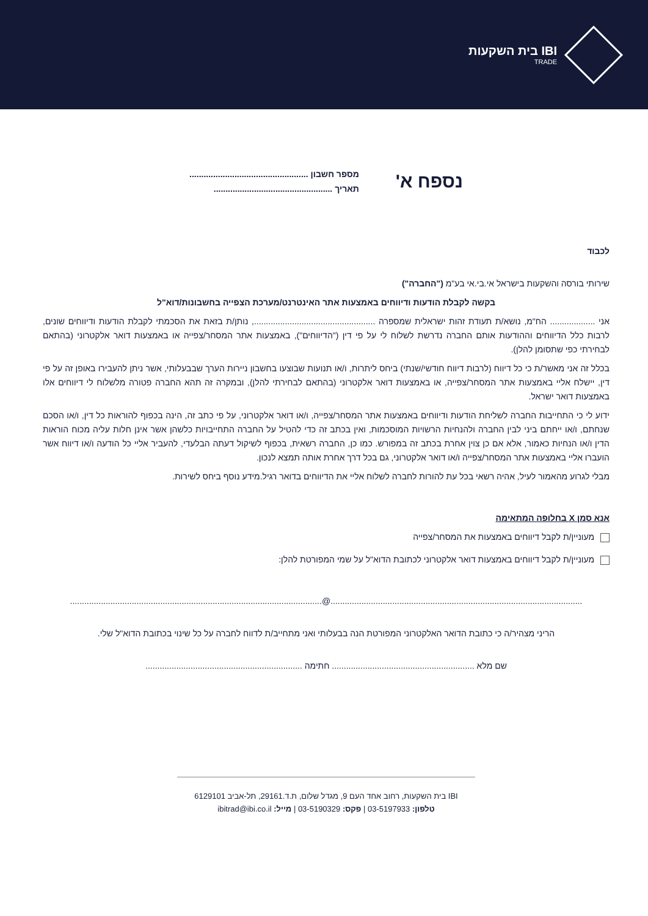IBI בית השקעות
TRADE
נספח א'
מספר חשבון ..................................................
תאריך ..................................................
לכבוד
שירותי בורסה והשקעות בישראל אי.בי.אי בע"מ ("החברה")
בקשה לקבלת הודעות ודיווחים באמצעות אתר האינטרנט/מערכת הצפייה בחשבונות/דוא"ל
אני ................... הח"מ, נושא/ת תעודת זהות ישראלית שמספרה ..................................................., נותן/ת בזאת את הסכמתי לקבלת הודעות ודיווחים שונים, לרבות כלל הדיווחים וההודעות אותם החברה נדרשת לשלוח לי על פי דין ("הדיווחים"), באמצעות אתר המסחר/צפייה או באמצעות דואר אלקטרוני (בהתאם לבחירתי כפי שתסומן להלן).
בכלל זה אני מאשר/ת כי כל דיווח (לרבות דיווח חודשי/שנתי) ביחס ליתרות, ו/או תנועות שבוצעו בחשבון ניירות הערך שבבעלותי, אשר ניתן להעבירו באופן זה על פי דין, יישלח אליי באמצעות אתר המסחר/צפייה, או באמצעות דואר אלקטרוני (בהתאם לבחירתי להלן), ובמקרה זה תהא החברה פטורה מלשלוח לי דיווחים אלו באמצעות דואר ישראל.
ידוע לי כי התחייבות החברה לשליחת הודעות ודיווחים באמצעות אתר המסחר/צפייה, ו/או דואר אלקטרוני, על פי כתב זה, הינה בכפוף להוראות כל דין, ו/או הסכם שנחתם, ו/או ייחתם ביני לבין החברה ולהנחיות הרשויות המוסכמות, ואין בכתב זה כדי להטיל על החברה התחייבויות כלשהן אשר אינן חלות עליה מכוח הוראות הדין ו/או הנחיות כאמור, אלא אם כן צוין אחרת בכתב זה במפורש. כמו כן, החברה רשאית, בכפוף לשיקול דעתה הבלעדי, להעביר אליי כל הודעה ו/או דיווח אשר הועברו אליי באמצעות אתר המסחר/צפייה ו/או דואר אלקטרוני, גם בכל דרך אחרת אותה תמצא לנכון.
מבלי לגרוע מהאמור לעיל, אהיה רשאי בכל עת להורות לחברה לשלוח אליי את הדיווחים בדואר רגיל.מידע נוסף ביחס לשירות.
אנא סמן X בחלופה המתאימה
מעוניין/ת לקבל דיווחים באמצעות את המסחר/צפייה
מעוניין/ת לקבל דיווחים באמצעות דואר אלקטרוני לכתובת הדוא"ל על שמי המפורטת להלן:
..........................................................................................................@..........................................................................................................
הריני מצהיר/ה כי כתובת הדואר האלקטרוני המפורטת הנה בבעלותי ואני מתחייב/ת לדווח לחברה על כל שינוי בכתובת הדוא"ל שלי.
שם מלא ............................................................ חתימה ..................................................................
IBI בית השקעות, רחוב אחד העם 9, מגדל שלום, ת.ד.29161, תל-אביב 6129101
טלפון: 03-5197933 | פקס: 03-5190329 | מייל: ibitrad@ibi.co.il